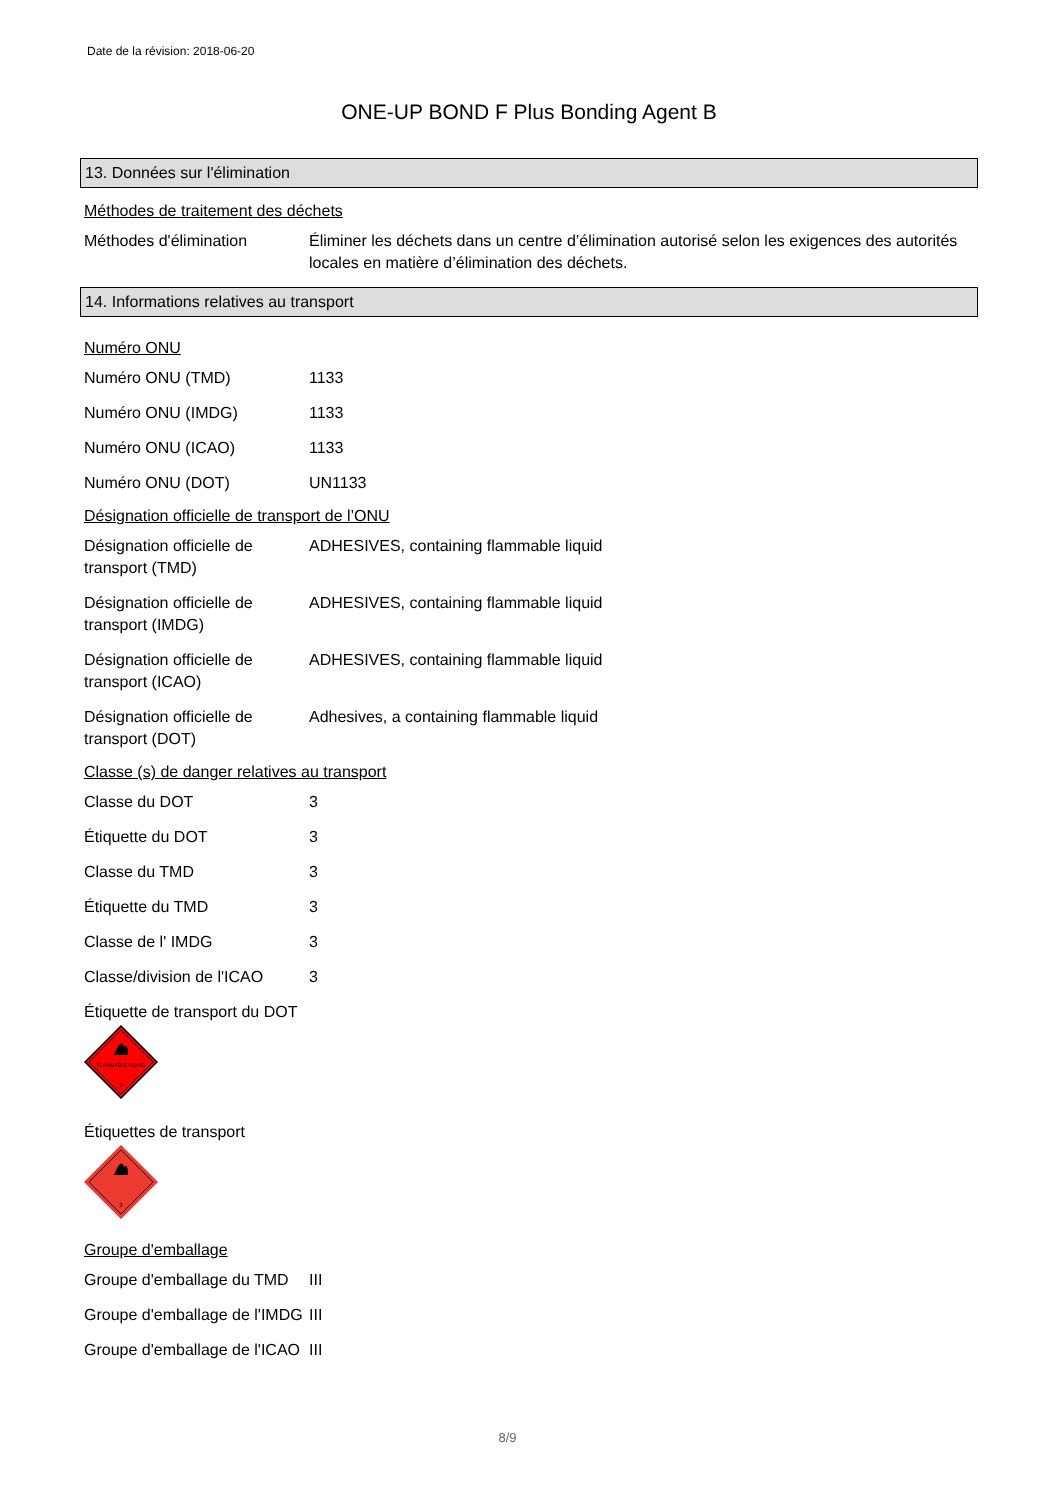Date de la révision: 2018-06-20
ONE-UP BOND F Plus Bonding Agent B
13. Données sur l'élimination
Méthodes de traitement des déchets
Méthodes d'élimination Éliminer les déchets dans un centre d’élimination autorisé selon les exigences des autorités locales en matière d’élimination des déchets.
14. Informations relatives au transport
Numéro ONU
Numéro ONU (TMD) 1133
Numéro ONU (IMDG) 1133
Numéro ONU (ICAO) 1133
Numéro ONU (DOT) UN1133
Désignation officielle de transport de l’ONU
Désignation officielle de transport (TMD)
ADHESIVES, containing flammable liquid
Désignation officielle de transport (IMDG)
ADHESIVES, containing flammable liquid
Désignation officielle de transport (ICAO)
ADHESIVES, containing flammable liquid
Désignation officielle de transport (DOT)
Adhesives, a containing flammable liquid
Classe (s) de danger relatives au transport
Classe du DOT 3
Étiquette du DOT 3
Classe du TMD 3
Étiquette du TMD 3
Classe de l' IMDG 3
Classe/division de l'ICAO
3
Étiquette de transport du DOT
FLAMMABLE LIQUID
3
Étiquettes de transport
3
Groupe d'emballage
Groupe d'emballage du TMD
III
Groupe d'emballage de l'IMDG
III
Groupe d'emballage de l'ICAO
III
8/9